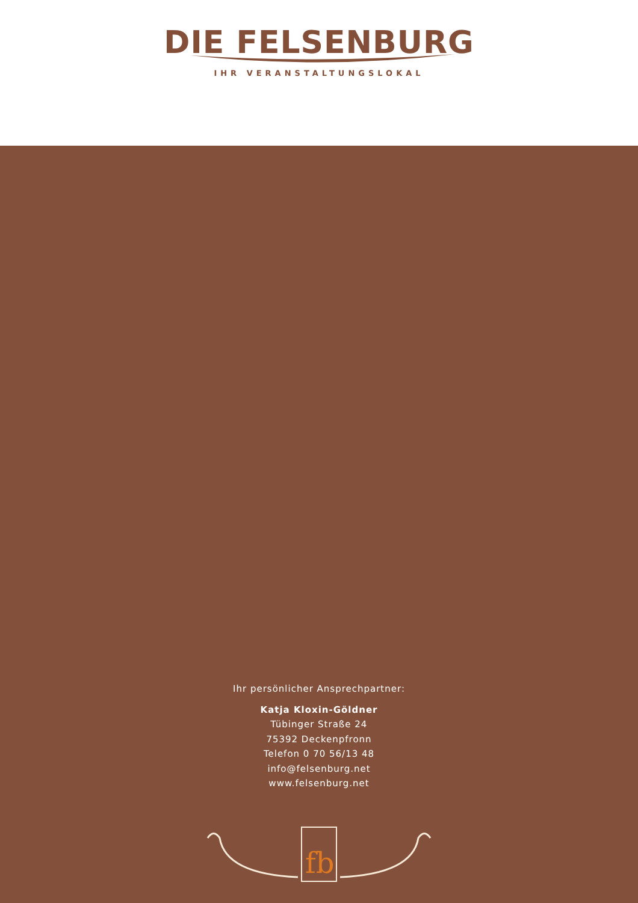DIE FELSENBURG
IHR VERANSTALTUNGSLOKAL
Ihr persönlicher Ansprechpartner:
Katja Kloxin-Göldner
Tübinger Straße 24
75392 Deckenpfronn
Telefon 0 70 56/13 48
info@felsenburg.net
www.felsenburg.net
fb